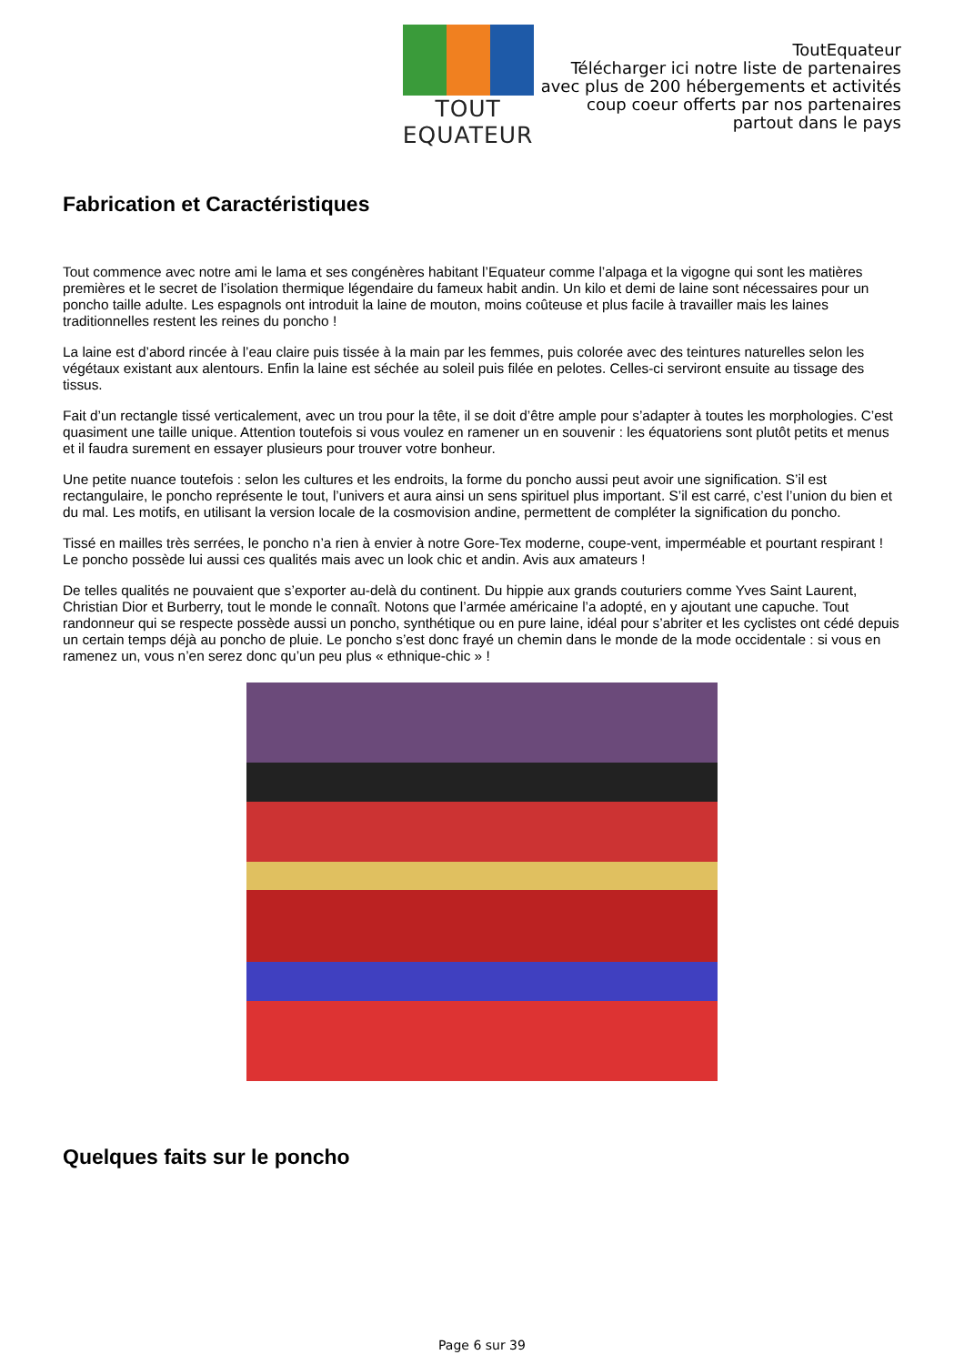TOUT EQUATEUR
ToutEquateur
Télécharger ici notre liste de partenaires
avec plus de 200 hébergements et activités
coup coeur offerts par nos partenaires
partout dans le pays
Fabrication et Caractéristiques
Tout commence avec notre ami le lama et ses congénères habitant l’Equateur comme l’alpaga et la vigogne qui sont les matières premières et le secret de l’isolation thermique légendaire du fameux habit andin. Un kilo et demi de laine sont nécessaires pour un poncho taille adulte. Les espagnols ont introduit la laine de mouton, moins coûteuse et plus facile à travailler mais les laines traditionnelles restent les reines du poncho !
La laine est d’abord rincée à l’eau claire puis tissée à la main par les femmes, puis colorée avec des teintures naturelles selon les végétaux existant aux alentours. Enfin la laine est séchée au soleil puis filée en pelotes. Celles-ci serviront ensuite au tissage des tissus.
Fait d’un rectangle tissé verticalement, avec un trou pour la tête, il se doit d’être ample pour s’adapter à toutes les morphologies. C’est quasiment une taille unique. Attention toutefois si vous voulez en ramener un en souvenir : les équatoriens sont plutôt petits et menus et il faudra surement en essayer plusieurs pour trouver votre bonheur.
Une petite nuance toutefois : selon les cultures et les endroits, la forme du poncho aussi peut avoir une signification. S’il est rectangulaire, le poncho représente le tout, l’univers et aura ainsi un sens spirituel plus important. S’il est carré, c’est l’union du bien et du mal. Les motifs, en utilisant la version locale de la cosmovision andine, permettent de compléter la signification du poncho.
Tissé en mailles très serrées, le poncho n’a rien à envier à notre Gore-Tex moderne, coupe-vent, imperméable et pourtant respirant ! Le poncho possède lui aussi ces qualités mais avec un look chic et andin. Avis aux amateurs !
De telles qualités ne pouvaient que s’exporter au-delà du continent. Du hippie aux grands couturiers comme Yves Saint Laurent, Christian Dior et Burberry, tout le monde le connaît. Notons que l’armée américaine l’a adopté, en y ajoutant une capuche. Tout randonneur qui se respecte possède aussi un poncho, synthétique ou en pure laine, idéal pour s’abriter et les cyclistes ont cédé depuis un certain temps déjà au poncho de pluie. Le poncho s’est donc frayé un chemin dans le monde de la mode occidentale : si vous en ramenez un, vous n’en serez donc qu’un peu plus « ethnique-chic » !
Quelques faits sur le poncho
Page 6 sur 39